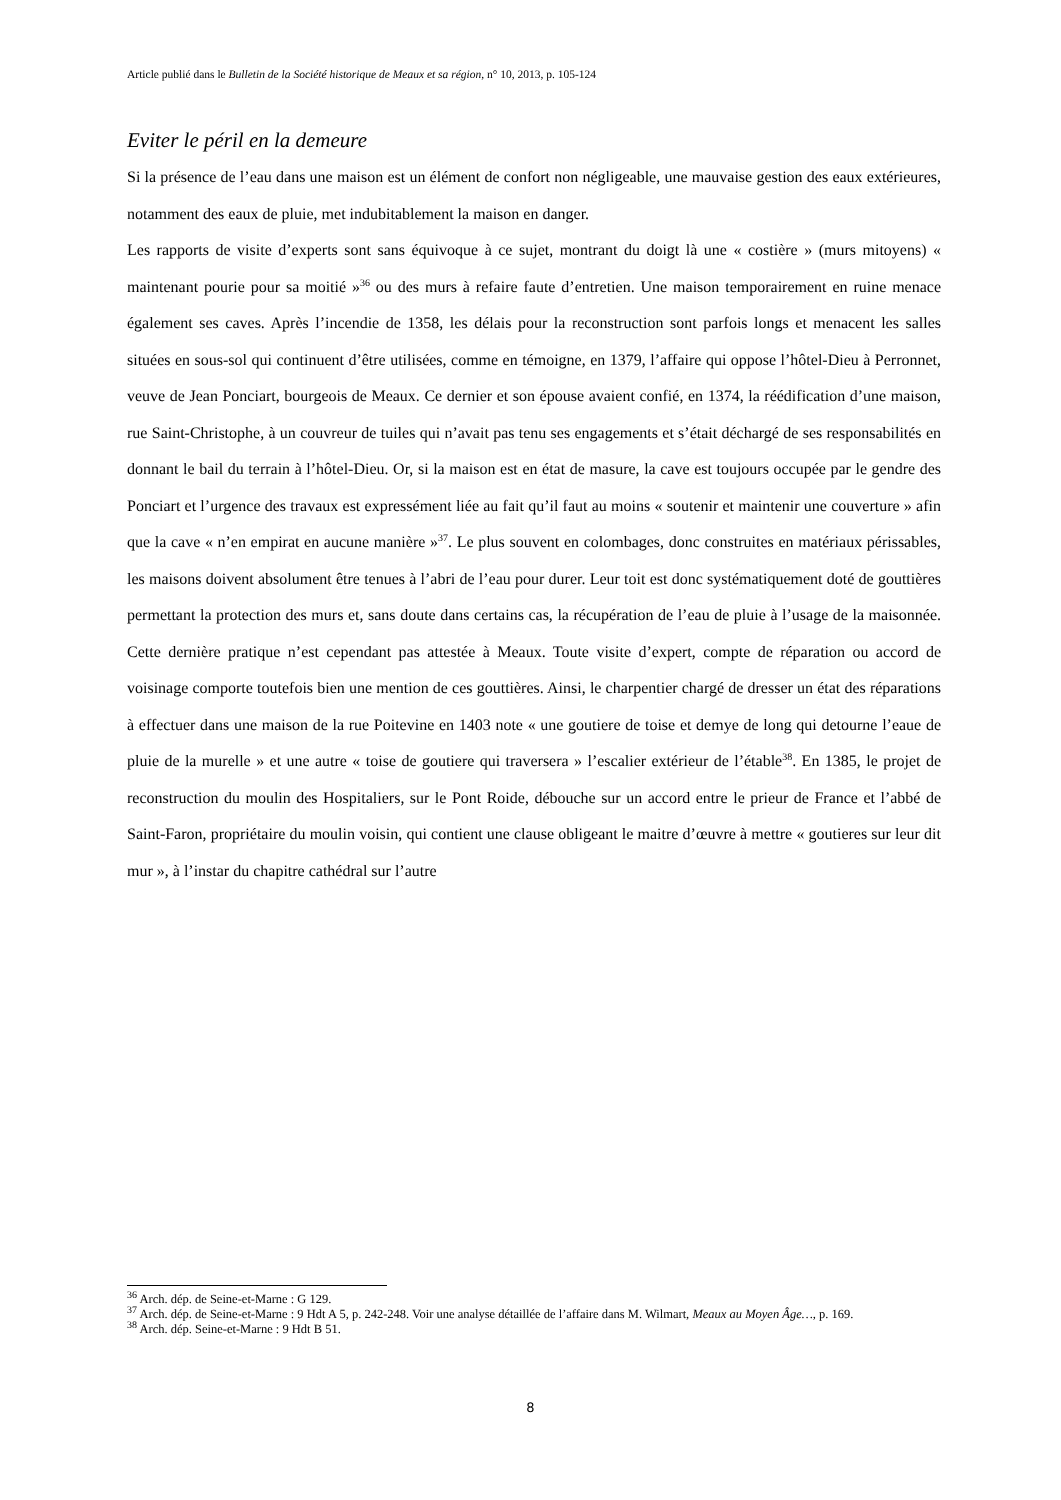Article publié dans le Bulletin de la Société historique de Meaux et sa région, n° 10, 2013, p. 105-124
Eviter le péril en la demeure
Si la présence de l’eau dans une maison est un élément de confort non négligeable, une mauvaise gestion des eaux extérieures, notamment des eaux de pluie, met indubitablement la maison en danger.
Les rapports de visite d’experts sont sans équivoque à ce sujet, montrant du doigt là une « costière » (murs mitoyens) « maintenant pourie pour sa moitié »<sup>36</sup> ou des murs à refaire faute d’entretien. Une maison temporairement en ruine menace également ses caves. Après l’incendie de 1358, les délais pour la reconstruction sont parfois longs et menacent les salles situées en sous-sol qui continuent d’être utilisées, comme en témoigne, en 1379, l’affaire qui oppose l’hôtel-Dieu à Perronnet, veuve de Jean Ponciart, bourgeois de Meaux. Ce dernier et son épouse avaient confié, en 1374, la réédification d’une maison, rue Saint-Christophe, à un couvreur de tuiles qui n’avait pas tenu ses engagements et s’était déchargé de ses responsabilités en donnant le bail du terrain à l’hôtel-Dieu. Or, si la maison est en état de masure, la cave est toujours occupée par le gendre des Ponciart et l’urgence des travaux est expressément liée au fait qu’il faut au moins « soutenir et maintenir une couverture » afin que la cave « n’en empirat en aucune manière »<sup>37</sup>. Le plus souvent en colombages, donc construites en matériaux périssables, les maisons doivent absolument être tenues à l’abri de l’eau pour durer. Leur toit est donc systématiquement doté de gouttières permettant la protection des murs et, sans doute dans certains cas, la récupération de l’eau de pluie à l’usage de la maisonnée. Cette dernière pratique n’est cependant pas attestée à Meaux. Toute visite d’expert, compte de réparation ou accord de voisinage comporte toutefois bien une mention de ces gouttières. Ainsi, le charpentier chargé de dresser un état des réparations à effectuer dans une maison de la rue Poitevine en 1403 note « une goutiere de toise et demye de long qui detourne l’eaue de pluie de la murelle » et une autre « toise de goutiere qui traversera » l’escalier extérieur de l’étable<sup>38</sup>. En 1385, le projet de reconstruction du moulin des Hospitaliers, sur le Pont Roide, débouche sur un accord entre le prieur de France et l’abbé de Saint-Faron, propriétaire du moulin voisin, qui contient une clause obligeant le maitre d’œuvre à mettre « goutieres sur leur dit mur », à l’instar du chapitre cathédral sur l’autre
<sup>36</sup> Arch. dép. de Seine-et-Marne : G 129.
<sup>37</sup> Arch. dép. de Seine-et-Marne : 9 Hdt A 5, p. 242-248. Voir une analyse détaillée de l’affaire dans M. Wilmart, Meaux au Moyen Âge…, p. 169.
<sup>38</sup> Arch. dép. Seine-et-Marne : 9 Hdt B 51.
8